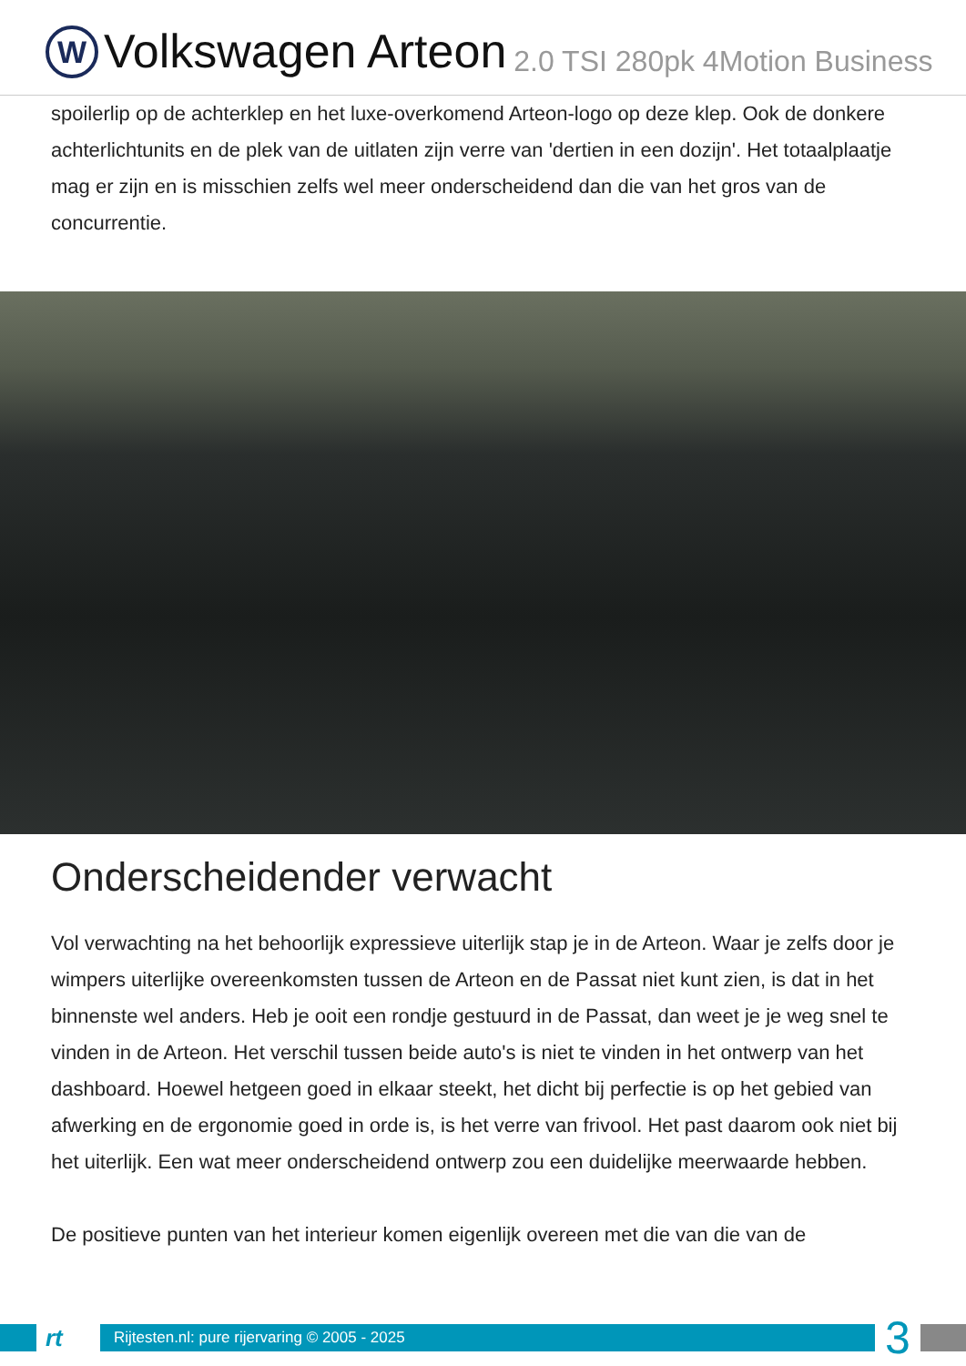W
Volkswagen Arteon 2.0 TSI 280pk 4Motion Business
spoilerlip op de achterklep en het luxe-overkomend Arteon-logo op deze klep. Ook de donkere achterlichtunits en de plek van de uitlaten zijn verre van 'dertien in een dozijn'. Het totaalplaatje mag er zijn en is misschien zelfs wel meer onderscheidend dan die van het gros van de concurrentie.
Onderscheidender verwacht
Vol verwachting na het behoorlijk expressieve uiterlijk stap je in de Arteon. Waar je zelfs door je wimpers uiterlijke overeenkomsten tussen de Arteon en de Passat niet kunt zien, is dat in het binnenste wel anders. Heb je ooit een rondje gestuurd in de Passat, dan weet je je weg snel te vinden in de Arteon. Het verschil tussen beide auto's is niet te vinden in het ontwerp van het dashboard. Hoewel hetgeen goed in elkaar steekt, het dicht bij perfectie is op het gebied van afwerking en de ergonomie goed in orde is, is het verre van frivool. Het past daarom ook niet bij het uiterlijk. Een wat meer onderscheidend ontwerp zou een duidelijke meerwaarde hebben.
De positieve punten van het interieur komen eigenlijk overeen met die van die van de
rt
Rijtesten.nl: pure rijervaring © 2005 - 2025
3